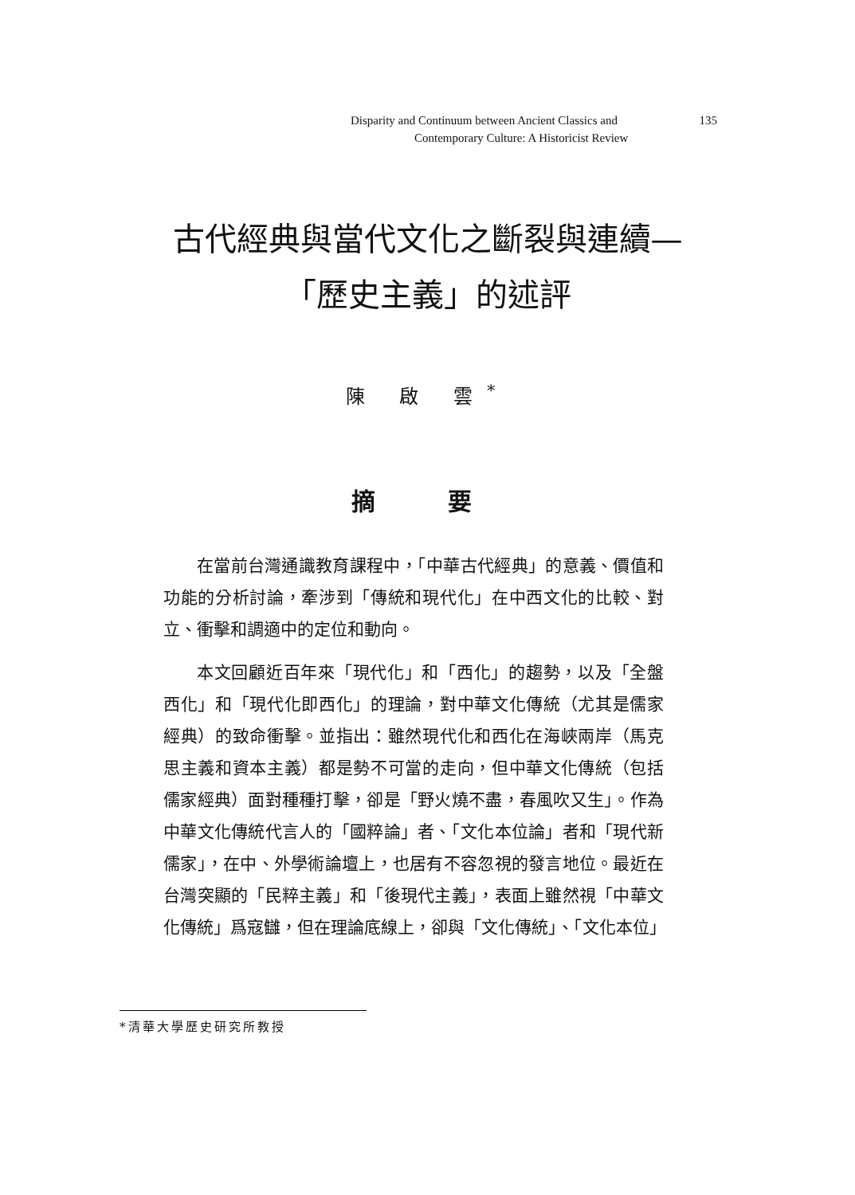Disparity and Continuum between Ancient Classics and 135
Contemporary Culture: A Historicist Review
古代經典與當代文化之斷裂與連續—
「歷史主義」的述評
陳 啟 雲<sup>*</sup>
摘 要
在當前台灣通識教育課程中，「中華古代經典」的意義、價值和功能的分析討論，牽涉到「傳統和現代化」在中西文化的比較、對立、衝擊和調適中的定位和動向。
本文回顧近百年來「現代化」和「西化」的趨勢，以及「全盤西化」和「現代化即西化」的理論，對中華文化傳統（尤其是儒家經典）的致命衝擊。並指出：雖然現代化和西化在海峽兩岸（馬克思主義和資本主義）都是勢不可當的走向，但中華文化傳統（包括儒家經典）面對種種打擊，卻是「野火燒不盡，春風吹又生」。作為中華文化傳統代言人的「國粹論」者、「文化本位論」者和「現代新儒家」，在中、外學術論壇上，也居有不容忽視的發言地位。最近在台灣突顯的「民粹主義」和「後現代主義」，表面上雖然視「中華文化傳統」爲寇讎，但在理論底線上，卻與「文化傳統」、「文化本位」
*清華大學歷史研究所教授